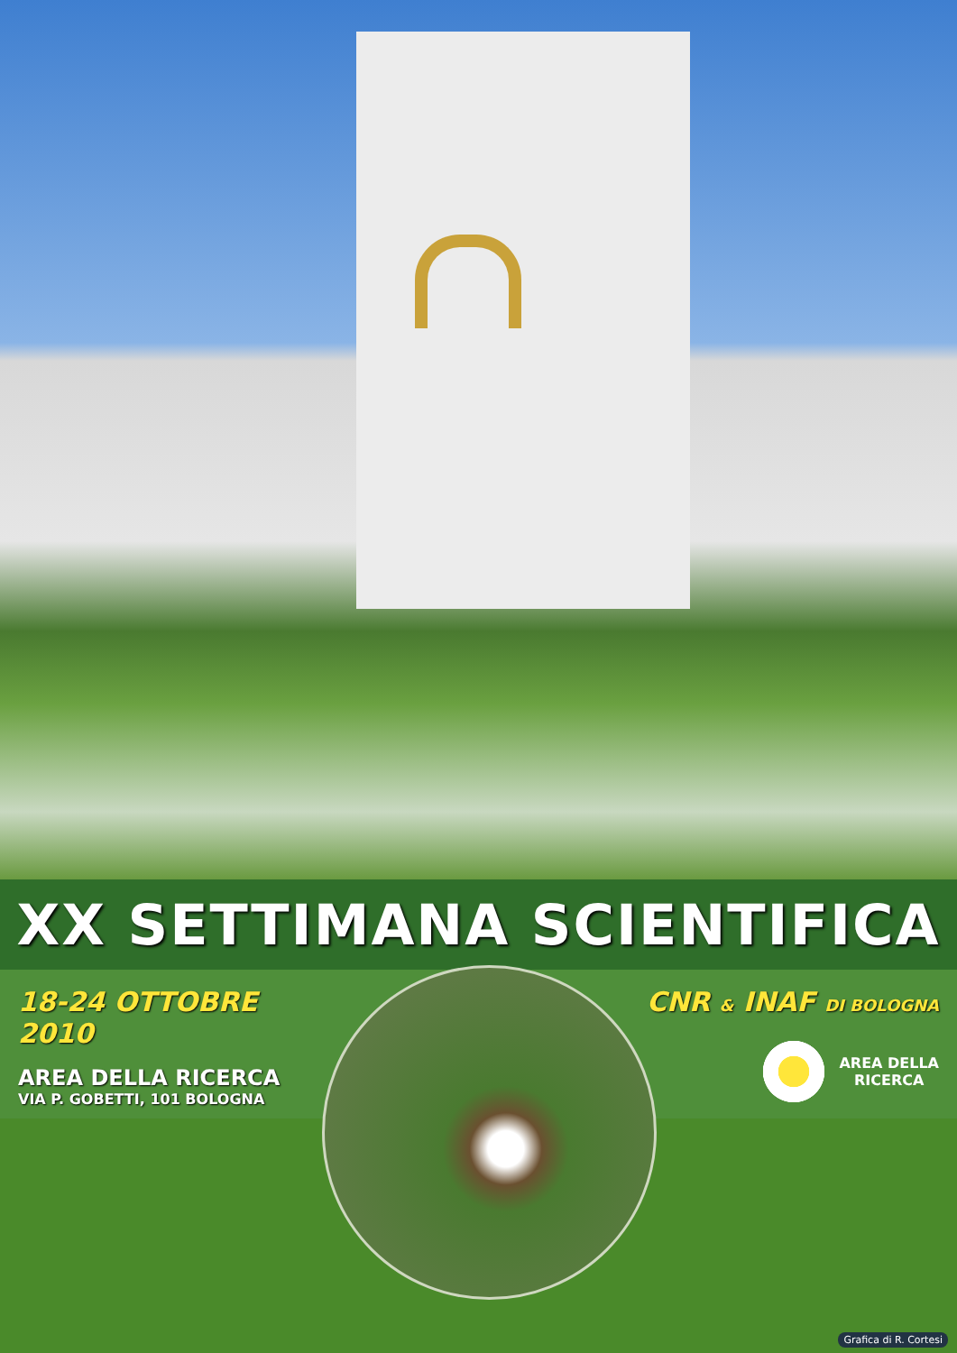XX SETTIMANA SCIENTIFICA
18-24 OTTOBRE 2010
AREA DELLA RICERCA
VIA P. GOBETTI, 101 BOLOGNA
CNR & INAF DI BOLOGNA
AREA DELLA
RICERCA
Grafica di R. Cortesi